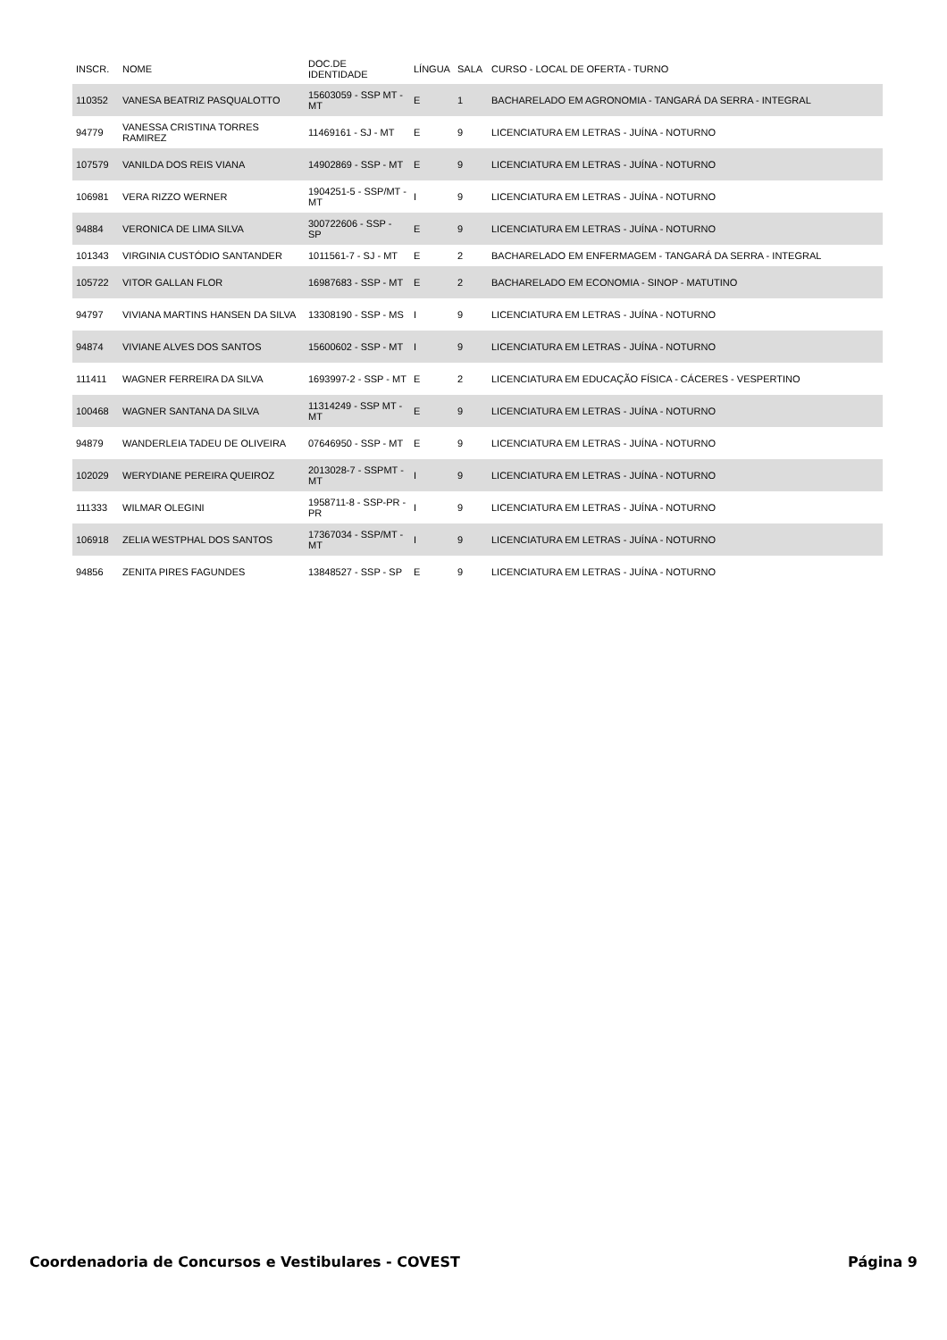| INSCR. | NOME | DOC.DE IDENTIDADE | LÍNGUA | SALA | CURSO - LOCAL DE OFERTA - TURNO |
| --- | --- | --- | --- | --- | --- |
| 110352 | VANESA BEATRIZ PASQUALOTTO | 15603059 - SSP MT - MT | E | 1 | BACHARELADO EM AGRONOMIA - TANGARÁ DA SERRA - INTEGRAL |
| 94779 | VANESSA CRISTINA TORRES RAMIREZ | 11469161 - SJ - MT | E | 9 | LICENCIATURA EM LETRAS - JUÍNA - NOTURNO |
| 107579 | VANILDA DOS REIS VIANA | 14902869 - SSP - MT | E | 9 | LICENCIATURA EM LETRAS - JUÍNA - NOTURNO |
| 106981 | VERA RIZZO WERNER | 1904251-5 - SSP/MT - MT | I | 9 | LICENCIATURA EM LETRAS - JUÍNA - NOTURNO |
| 94884 | VERONICA DE LIMA SILVA | 300722606 - SSP - SP | E | 9 | LICENCIATURA EM LETRAS - JUÍNA - NOTURNO |
| 101343 | VIRGINIA CUSTÓDIO SANTANDER | 1011561-7 - SJ - MT | E | 2 | BACHARELADO EM ENFERMAGEM - TANGARÁ DA SERRA - INTEGRAL |
| 105722 | VITOR GALLAN FLOR | 16987683 - SSP - MT | E | 2 | BACHARELADO EM ECONOMIA - SINOP - MATUTINO |
| 94797 | VIVIANA MARTINS HANSEN DA SILVA | 13308190 - SSP - MS | I | 9 | LICENCIATURA EM LETRAS - JUÍNA - NOTURNO |
| 94874 | VIVIANE ALVES DOS SANTOS | 15600602 - SSP - MT | I | 9 | LICENCIATURA EM LETRAS - JUÍNA - NOTURNO |
| 111411 | WAGNER FERREIRA DA SILVA | 1693997-2 - SSP - MT | E | 2 | LICENCIATURA EM EDUCAÇÃO FÍSICA - CÁCERES - VESPERTINO |
| 100468 | WAGNER SANTANA DA SILVA | 11314249 - SSP MT - MT | E | 9 | LICENCIATURA EM LETRAS - JUÍNA - NOTURNO |
| 94879 | WANDERLEIA TADEU DE OLIVEIRA | 07646950 - SSP - MT | E | 9 | LICENCIATURA EM LETRAS - JUÍNA - NOTURNO |
| 102029 | WERYDIANE PEREIRA QUEIROZ | 2013028-7 - SSPMT - MT | I | 9 | LICENCIATURA EM LETRAS - JUÍNA - NOTURNO |
| 111333 | WILMAR OLEGINI | 1958711-8 - SSP-PR - PR | I | 9 | LICENCIATURA EM LETRAS - JUÍNA - NOTURNO |
| 106918 | ZELIA WESTPHAL DOS SANTOS | 17367034 - SSP/MT - MT | I | 9 | LICENCIATURA EM LETRAS - JUÍNA - NOTURNO |
| 94856 | ZENITA PIRES FAGUNDES | 13848527 - SSP - SP | E | 9 | LICENCIATURA EM LETRAS - JUÍNA - NOTURNO |
Coordenadoria de Concursos e Vestibulares - COVEST Página 9